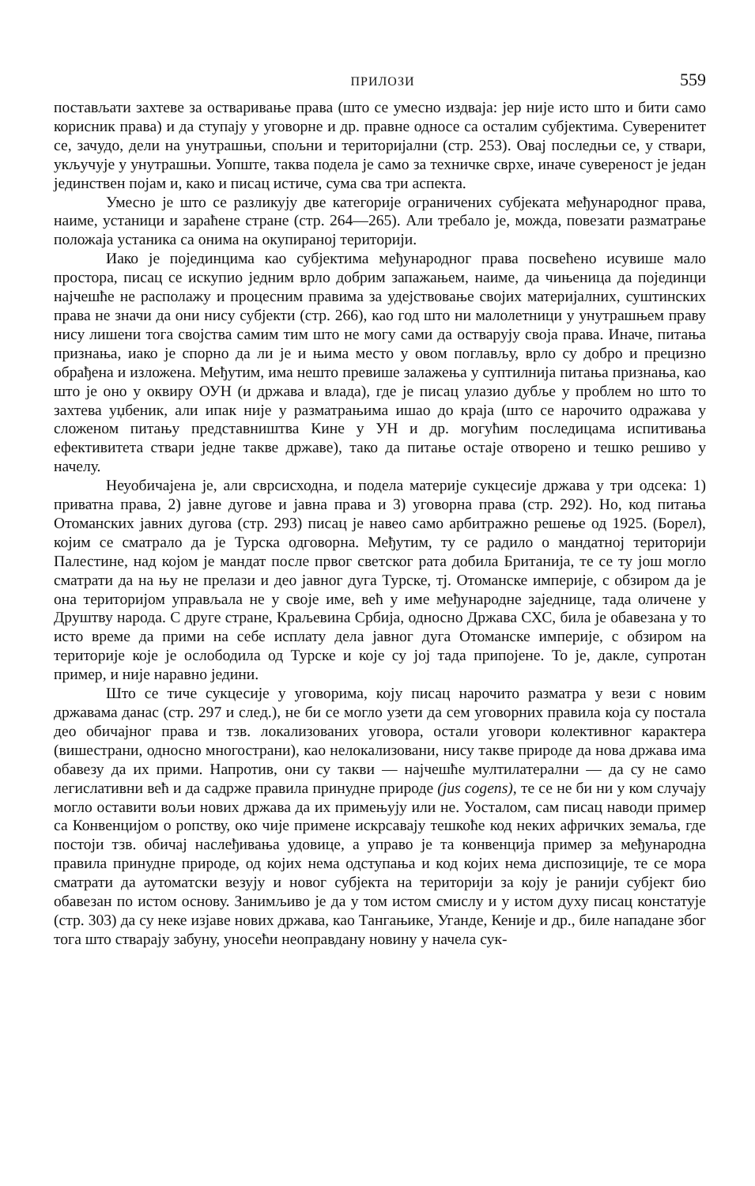ПРИЛОЗИ 559
постављати захтеве за остваривање права (што се умесно издваја: јер није исто што и бити само корисник права) и да ступају у уговорне и др. правне односе са осталим субјектима. Суверенитет се, зачудо, дели на унутрашњи, спољни и територијални (стр. 253). Овај последњи се, у ствари, укључује у унутрашњи. Уопште, таква подела је само за техничке сврхе, иначе сувереност је један јединствен појам и, како и писац истиче, сума сва три аспекта.
Умесно је што се разликују две категорије ограничених субјеката међународног права, наиме, устаници и зараћене стране (стр. 264—265). Али требало је, можда, повезати разматрање положаја устаника са онима на окупираној територији.
Иако је појединцима као субјектима међународног права посвећено исувише мало простора, писац се искупио једним врло добрим запажањем, наиме, да чињеница да појединци најчешће не располажу и процесним правима за удејствовање својих материјалних, суштинских права не значи да они нису субјекти (стр. 266), као год што ни малолетници у унутрашњем праву нису лишени тога својства самим тим што не могу сами да остварују своја права. Иначе, питања признања, иако је спорно да ли је и њима место у овом поглављу, врло су добро и прецизно обрађена и изложена. Међутим, има нешто превише залажења у суптилнија питања признања, као што је оно у оквиру ОУН (и држава и влада), где је писац улазио дубље у проблем но што то захтева уџбеник, али ипак није у разматрањима ишао до краја (што се нарочито одражава у сложеном питању представништва Кине у УН и др. могућим последицама испитивања ефективитета ствари једне такве државе), тако да питање остаје отворено и тешко решиво у начелу.
Неуобичајена је, али сврсисходна, и подела материје сукцесије држава у три одсека: 1) приватна права, 2) јавне дугове и јавна права и 3) уговорна права (стр. 292). Но, код питања Отоманских јавних дугова (стр. 293) писац је навео само арбитражно решење од 1925. (Борел), којим се сматрало да је Турска одговорна. Међутим, ту се радило о мандатној територији Палестине, над којом је мандат после првог светског рата добила Британија, те се ту још могло сматрати да на њу не прелази и део јавног дуга Турске, тј. Отоманске империје, с обзиром да је она територијом управљала не у своје име, већ у име међународне заједнице, тада оличене у Друштву народа. С друге стране, Краљевина Србија, односно Држава СХС, била је обавезана у то исто време да прими на себе исплату дела јавног дуга Отоманске империје, с обзиром на територије које је ослободила од Турске и које су јој тада припојене. То је, дакле, супротан пример, и није наравно једини.
Што се тиче сукцесије у уговорима, коју писац нарочито разматра у вези с новим државама данас (стр. 297 и след.), не би се могло узети да сем уговорних правила која су постала део обичајног права и тзв. локализованих уговора, остали уговори колективног карактера (вишестрани, односно многострани), као нелокализовани, нису такве природе да нова држава има обавезу да их прими. Напротив, они су такви — најчешће мултилатерални — да су не само легислативни већ и да садрже правила принудне природе (jus cogens), те се не би ни у ком случају могло оставити вољи нових држава да их примењују или не. Уосталом, сам писац наводи пример са Конвенцијом о ропству, око чије примене искрсавају тешкоће код неких афричких земаља, где постоји тзв. обичај наслеђивања удовице, а управо је та конвенција пример за међународна правила принудне природе, од којих нема одступања и код којих нема диспозиције, те се мора сматрати да аутоматски везују и новог субјекта на територији за коју је ранији субјект био обавезан по истом основу. Занимљиво је да у том истом смислу и у истом духу писац констатује (стр. 303) да су неке изјаве нових држава, као Тангањике, Уганде, Кеније и др., биле нападане због тога што стварају забуну, уносећи неоправдану новину у начела сук-